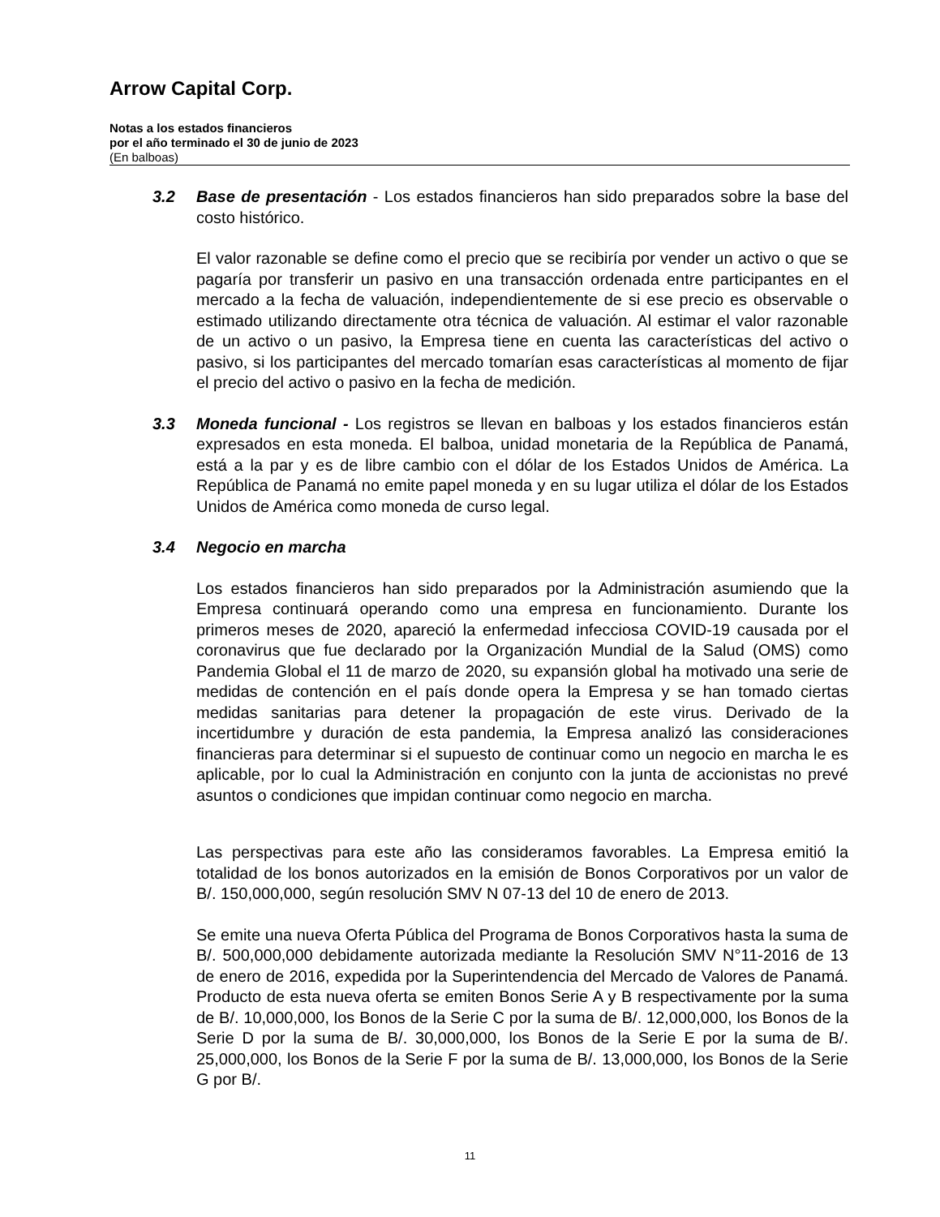Arrow Capital Corp.
Notas a los estados financieros
por el año terminado el 30 de junio de 2023
(En balboas)
3.2 Base de presentación - Los estados financieros han sido preparados sobre la base del costo histórico.
El valor razonable se define como el precio que se recibiría por vender un activo o que se pagaría por transferir un pasivo en una transacción ordenada entre participantes en el mercado a la fecha de valuación, independientemente de si ese precio es observable o estimado utilizando directamente otra técnica de valuación. Al estimar el valor razonable de un activo o un pasivo, la Empresa tiene en cuenta las características del activo o pasivo, si los participantes del mercado tomarían esas características al momento de fijar el precio del activo o pasivo en la fecha de medición.
3.3 Moneda funcional - Los registros se llevan en balboas y los estados financieros están expresados en esta moneda. El balboa, unidad monetaria de la República de Panamá, está a la par y es de libre cambio con el dólar de los Estados Unidos de América. La República de Panamá no emite papel moneda y en su lugar utiliza el dólar de los Estados Unidos de América como moneda de curso legal.
3.4 Negocio en marcha
Los estados financieros han sido preparados por la Administración asumiendo que la Empresa continuará operando como una empresa en funcionamiento. Durante los primeros meses de 2020, apareció la enfermedad infecciosa COVID-19 causada por el coronavirus que fue declarado por la Organización Mundial de la Salud (OMS) como Pandemia Global el 11 de marzo de 2020, su expansión global ha motivado una serie de medidas de contención en el país donde opera la Empresa y se han tomado ciertas medidas sanitarias para detener la propagación de este virus. Derivado de la incertidumbre y duración de esta pandemia, la Empresa analizó las consideraciones financieras para determinar si el supuesto de continuar como un negocio en marcha le es aplicable, por lo cual la Administración en conjunto con la junta de accionistas no prevé asuntos o condiciones que impidan continuar como negocio en marcha.
Las perspectivas para este año las consideramos favorables. La Empresa emitió la totalidad de los bonos autorizados en la emisión de Bonos Corporativos por un valor de B/. 150,000,000, según resolución SMV N 07-13 del 10 de enero de 2013.
Se emite una nueva Oferta Pública del Programa de Bonos Corporativos hasta la suma de B/. 500,000,000 debidamente autorizada mediante la Resolución SMV N°11-2016 de 13 de enero de 2016, expedida por la Superintendencia del Mercado de Valores de Panamá. Producto de esta nueva oferta se emiten Bonos Serie A y B respectivamente por la suma de B/. 10,000,000, los Bonos de la Serie C por la suma de B/. 12,000,000, los Bonos de la Serie D por la suma de B/. 30,000,000, los Bonos de la Serie E por la suma de B/. 25,000,000, los Bonos de la Serie F por la suma de B/. 13,000,000, los Bonos de la Serie G por B/.
11